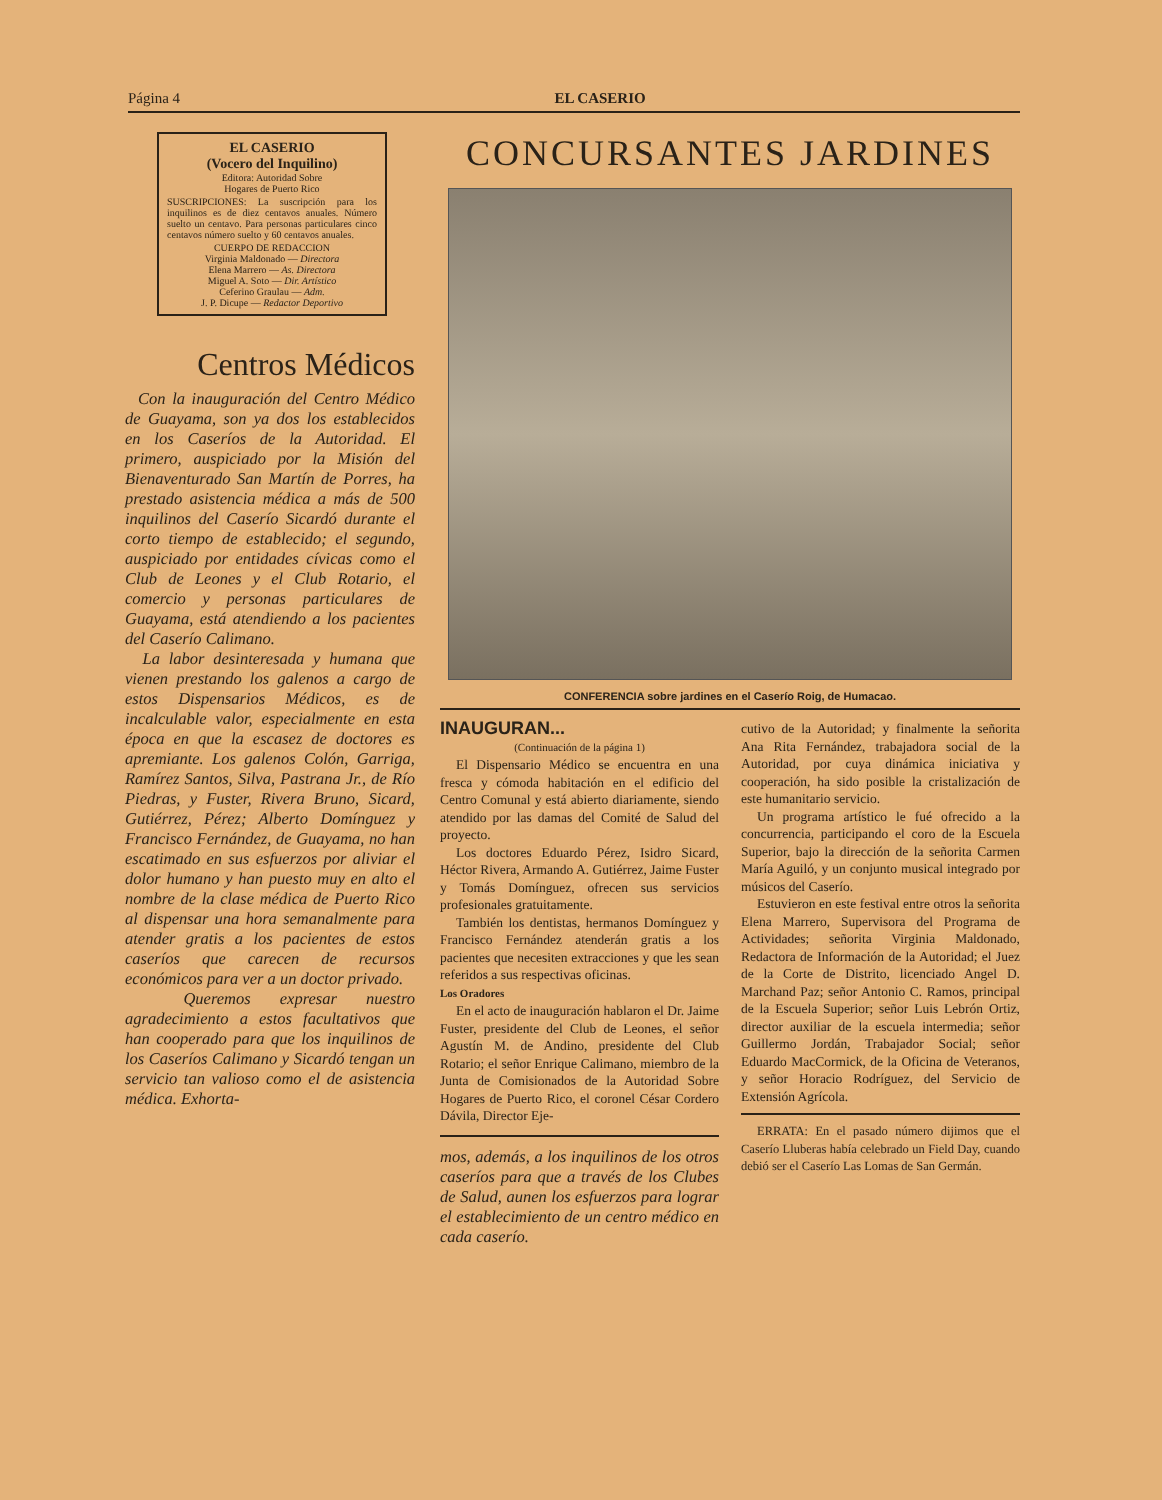Página 4 EL CASERIO
EL CASERIO
(Vocero del Inquilino)
Editora: Autoridad Sobre
Hogares de Puerto Rico
SUSCRIPCIONES: La suscripción para los inquilinos es de diez centavos anuales. Número suelto un centavo. Para personas particulares cinco centavos número suelto y 60 centavos anuales.
CUERPO DE REDACCION
Virginia Maldonado — Directora
Elena Marrero — As. Directora
Miguel A. Soto — Dir. Artístico
Ceferino Graulau — Adm.
J. P. Dicupe — Redactor Deportivo
Centros Médicos
Con la inauguración del Centro Médico de Guayama, son ya dos los establecidos en los Caseríos de la Autoridad. El primero, auspiciado por la Misión del Bienaventurado San Martín de Porres, ha prestado asistencia médica a más de 500 inquilinos del Caserío Sicardó durante el corto tiempo de establecido; el segundo, auspiciado por entidades cívicas como el Club de Leones y el Club Rotario, el comercio y personas particulares de Guayama, está atendiendo a los pacientes del Caserío Calimano.
La labor desinteresada y humana que vienen prestando los galenos a cargo de estos Dispensarios Médicos, es de incalculable valor, especialmente en esta época en que la escasez de doctores es apremiante. Los galenos Colón, Garriga, Ramírez Santos, Silva, Pastrana Jr., de Río Piedras, y Fuster, Rivera Bruno, Sicard, Gutiérrez, Pérez; Alberto Domínguez y Francisco Fernández, de Guayama, no han escatimado en sus esfuerzos por aliviar el dolor humano y han puesto muy en alto el nombre de la clase médica de Puerto Rico al dispensar una hora semanalmente para atender gratis a los pacientes de estos caseríos que carecen de recursos económicos para ver a un doctor privado.
Queremos expresar nuestro agradecimiento a estos facultativos que han cooperado para que los inquilinos de los Caseríos Calimano y Sicardó tengan un servicio tan valioso como el de asistencia médica. Exhorta-
CONCURSANTES JARDINES
CONFERENCIA sobre jardines en el Caserío Roig, de Humacao.
INAUGURAN...
(Continuación de la página 1)
El Dispensario Médico se encuentra en una fresca y cómoda habitación en el edificio del Centro Comunal y está abierto diariamente, siendo atendido por las damas del Comité de Salud del proyecto.
Los doctores Eduardo Pérez, Isidro Sicard, Héctor Rivera, Armando A. Gutiérrez, Jaime Fuster y Tomás Domínguez, ofrecen sus servicios profesionales gratuitamente.
También los dentistas, hermanos Domínguez y Francisco Fernández atenderán gratis a los pacientes que necesiten extracciones y que les sean referidos a sus respectivas oficinas.
Los Oradores
En el acto de inauguración hablaron el Dr. Jaime Fuster, presidente del Club de Leones, el señor Agustín M. de Andino, presidente del Club Rotario; el señor Enrique Calimano, miembro de la Junta de Comisionados de la Autoridad Sobre Hogares de Puerto Rico, el coronel César Cordero Dávila, Director Eje-
mos, además, a los inquilinos de los otros caseríos para que a través de los Clubes de Salud, aunen los esfuerzos para lograr el establecimiento de un centro médico en cada caserío.
cutivo de la Autoridad; y finalmente la señorita Ana Rita Fernández, trabajadora social de la Autoridad, por cuya dinámica iniciativa y cooperación, ha sido posible la cristalización de este humanitario servicio.
Un programa artístico le fué ofrecido a la concurrencia, participando el coro de la Escuela Superior, bajo la dirección de la señorita Carmen María Aguiló, y un conjunto musical integrado por músicos del Caserío.
Estuvieron en este festival entre otros la señorita Elena Marrero, Supervisora del Programa de Actividades; señorita Virginia Maldonado, Redactora de Información de la Autoridad; el Juez de la Corte de Distrito, licenciado Angel D. Marchand Paz; señor Antonio C. Ramos, principal de la Escuela Superior; señor Luis Lebrón Ortiz, director auxiliar de la escuela intermedia; señor Guillermo Jordán, Trabajador Social; señor Eduardo MacCormick, de la Oficina de Veteranos, y señor Horacio Rodríguez, del Servicio de Extensión Agrícola.
ERRATA: En el pasado número dijimos que el Caserío Lluberas había celebrado un Field Day, cuando debió ser el Caserío Las Lomas de San Germán.